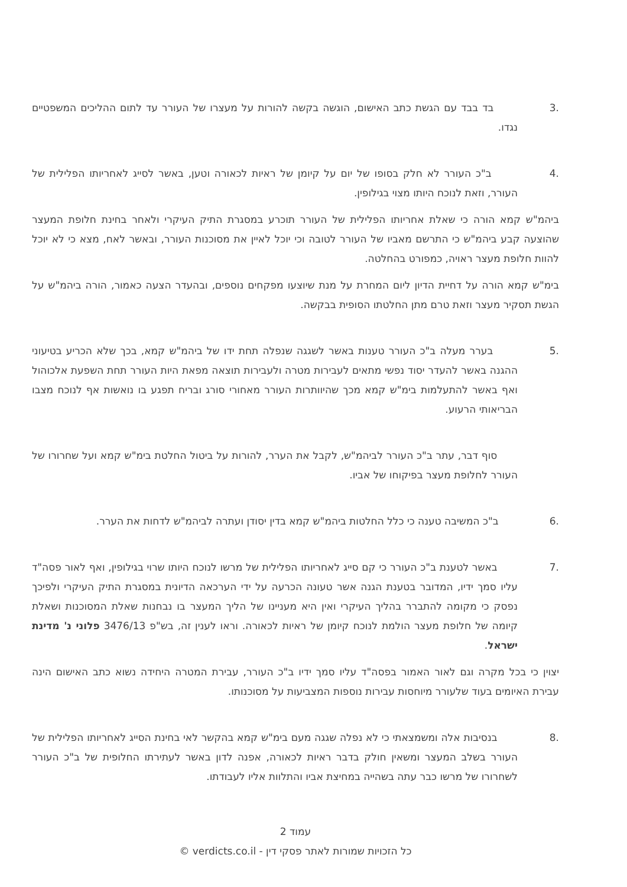.3 בד בבד עם הגשת כתב האישום, הוגשה בקשה להורות על מעצרו של העורר עד לתום ההליכים המשפטיים נגדו.
.4 ב"כ העורר לא חלק בסופו של יום על קיומן של ראיות לכאורה וטען, באשר לסייג לאחריותו הפלילית של העורר, וזאת לנוכח היותו מצוי בגילופין.
ביהמ"ש קמא הורה כי שאלת אחריותו הפלילית של העורר תוכרע במסגרת התיק העיקרי ולאחר בחינת חלופת המעצר שהוצעה קבע ביהמ"ש כי התרשם מאביו של העורר לטובה וכי יוכל לאיין את מסוכנות העורר, ובאשר לאח, מצא כי לא יוכל להוות חלופת מעצר ראויה, כמפורט בהחלטה.
בימ"ש קמא הורה על דחיית הדיון ליום המחרת על מנת שיוצעו מפקחים נוספים, ובהעדר הצעה כאמור, הורה ביהמ"ש על הגשת תסקיר מעצר וזאת טרם מתן החלטתו הסופית בבקשה.
.5 בערר מעלה ב"כ העורר טענות באשר לשגגה שנפלה תחת ידו של ביהמ"ש קמא, בכך שלא הכריע בטיעוני ההגנה באשר להעדר יסוד נפשי מתאים לעבירות מטרה ולעבירות תוצאה מפאת היות העורר תחת השפעת אלכוהול ואף באשר להתעלמות בימ"ש קמא מכך שהיוותרות העורר מאחורי סורג ובריח תפגע בו נואשות אף לנוכח מצבו הבריאותי הרעוע.
סוף דבר, עתר ב"כ העורר לביהמ"ש, לקבל את הערר, להורות על ביטול החלטת בימ"ש קמא ועל שחרורו של העורר לחלופת מעצר בפיקוחו של אביו.
.6 ב"כ המשיבה טענה כי כלל החלטות ביהמ"ש קמא בדין יסודן ועתרה לביהמ"ש לדחות את הערר.
.7 באשר לטענת ב"כ העורר כי קם סייג לאחריותו הפלילית של מרשו לנוכח היותו שרוי בגילופין, ואף לאור פסה"ד עליו סמך ידיו, המדובר בטענת הגנה אשר טעונה הכרעה על ידי הערכאה הדיונית במסגרת התיק העיקרי ולפיכך נפסק כי מקומה להתברר בהליך העיקרי ואין היא מעניינו של הליך המעצר בו נבחנות שאלת המסוכנות ושאלת קיומה של חלופת מעצר הולמת לנוכח קיומן של ראיות לכאורה. וראו לענין זה, בש"פ 3476/13 פלוני נ' מדינת ישראל.
יצוין כי בכל מקרה וגם לאור האמור בפסה"ד עליו סמך ידיו ב"כ העורר, עבירת המטרה היחידה נשוא כתב האישום הינה עבירת האיומים בעוד שלעורר מיוחסות עבירות נוספות המצביעות על מסוכנותו.
.8 בנסיבות אלה ומשמצאתי כי לא נפלה שגגה מעם בימ"ש קמא בהקשר לאי בחינת הסייג לאחריותו הפלילית של העורר בשלב המעצר ומשאין חולק בדבר ראיות לכאורה, אפנה לדון באשר לעתירתו החלופית של ב"כ העורר לשחרורו של מרשו כבר עתה בשהייה במחיצת אביו והתלוות אליו לעבודתו.
עמוד 2
כל הזכויות שמורות לאתר פסקי דין - verdicts.co.il ©